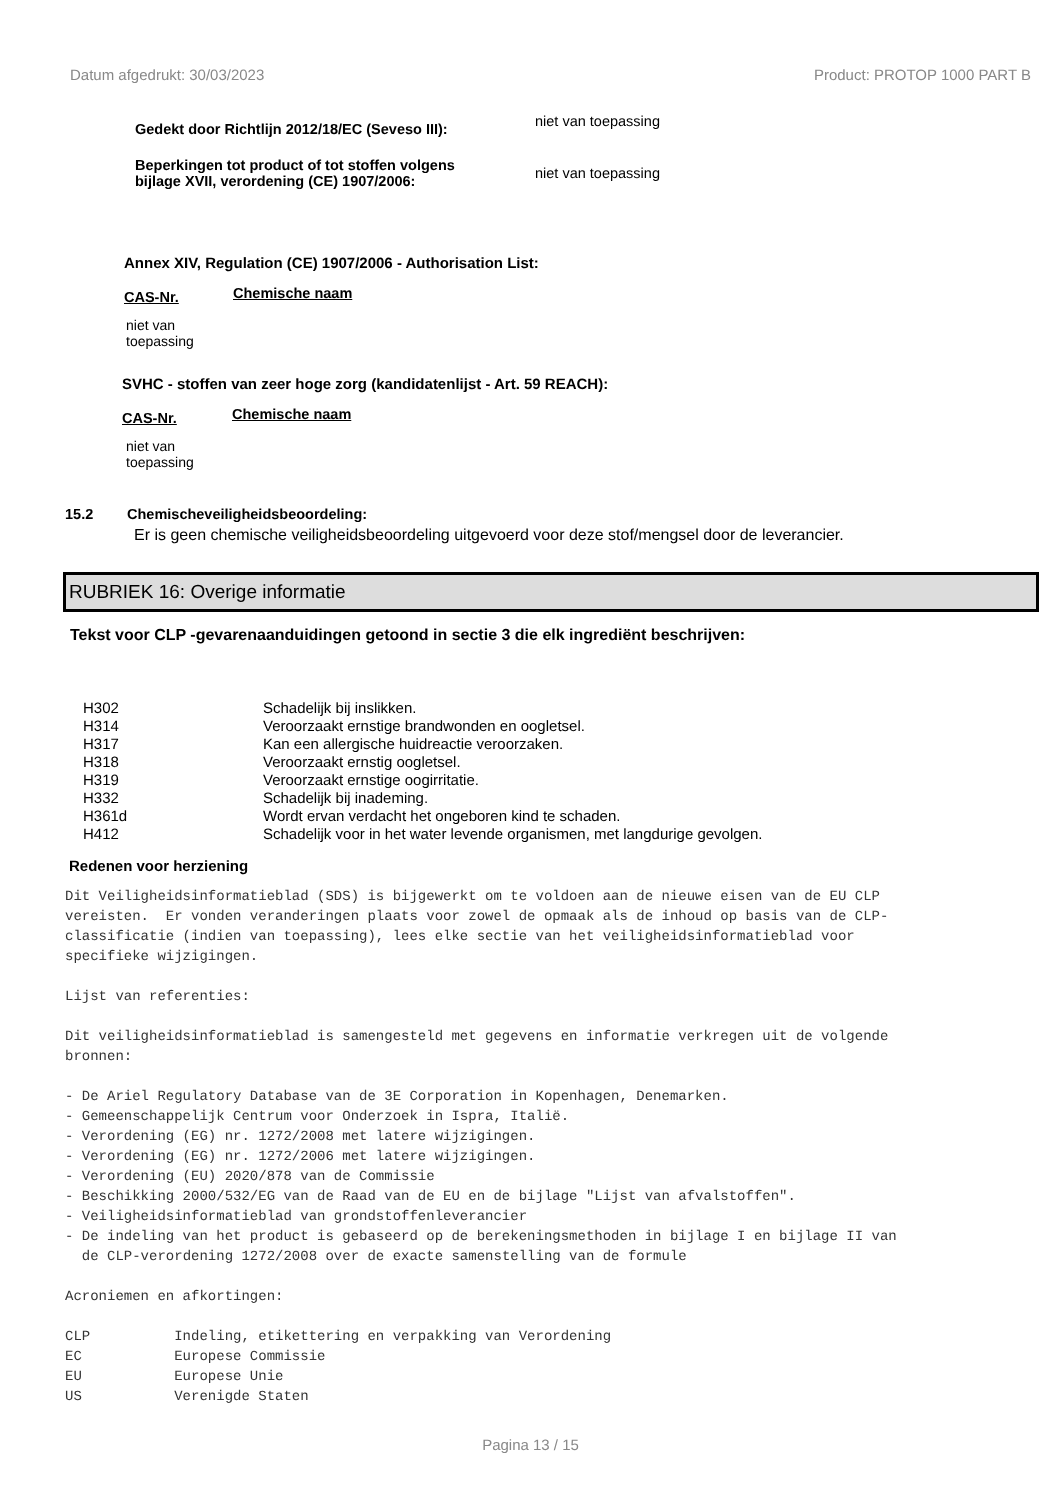Datum afgedrukt: 30/03/2023 Product: PROTOP 1000 PART B
Gedekt door Richtlijn 2012/18/EC (Seveso III):
niet van toepassing
Beperkingen tot product of tot stoffen volgens
bijlage XVII, verordening (CE) 1907/2006:
niet van toepassing
Annex XIV, Regulation (CE) 1907/2006 - Authorisation List:
CAS-Nr. Chemische naam
niet van
toepassing
SVHC - stoffen van zeer hoge zorg (kandidatenlijst - Art. 59 REACH):
CAS-Nr. Chemische naam
niet van
toepassing
15.2 Chemischeveiligheidsbeoordeling:
Er is geen chemische veiligheidsbeoordeling uitgevoerd voor deze stof/mengsel door de leverancier.
RUBRIEK 16: Overige informatie
Tekst voor CLP -gevarenaanduidingen getoond in sectie 3 die elk ingrediënt beschrijven:
| H302 | Schadelijk bij inslikken. |
| H314 | Veroorzaakt ernstige brandwonden en oogletsel. |
| H317 | Kan een allergische huidreactie veroorzaken. |
| H318 | Veroorzaakt ernstig oogletsel. |
| H319 | Veroorzaakt ernstige oogirritatie. |
| H332 | Schadelijk bij inademing. |
| H361d | Wordt ervan verdacht het ongeboren kind te schaden. |
| H412 | Schadelijk voor in het water levende organismen, met langdurige gevolgen. |
Redenen voor herziening
Dit Veiligheidsinformatieblad (SDS) is bijgewerkt om te voldoen aan de nieuwe eisen van de EU CLP vereisten. Er vonden veranderingen plaats voor zowel de opmaak als de inhoud op basis van de CLP- classificatie (indien van toepassing), lees elke sectie van het veiligheidsinformatieblad voor specifieke wijzigingen. Lijst van referenties: Dit veiligheidsinformatieblad is samengesteld met gegevens en informatie verkregen uit de volgende bronnen: - De Ariel Regulatory Database van de 3E Corporation in Kopenhagen, Denemarken. - Gemeenschappelijk Centrum voor Onderzoek in Ispra, Italië. - Verordening (EG) nr. 1272/2008 met latere wijzigingen. - Verordening (EG) nr. 1272/2006 met latere wijzigingen. - Verordening (EU) 2020/878 van de Commissie - Beschikking 2000/532/EG van de Raad van de EU en de bijlage "Lijst van afvalstoffen". - Veiligheidsinformatieblad van grondstoffenleverancier - De indeling van het product is gebaseerd op de berekeningsmethoden in bijlage I en bijlage II van de CLP-verordening 1272/2008 over de exacte samenstelling van de formule Acroniemen en afkortingen: CLP Indeling, etikettering en verpakking van Verordening EC Europese Commissie EU Europese Unie US Verenigde Staten
Pagina 13 / 15